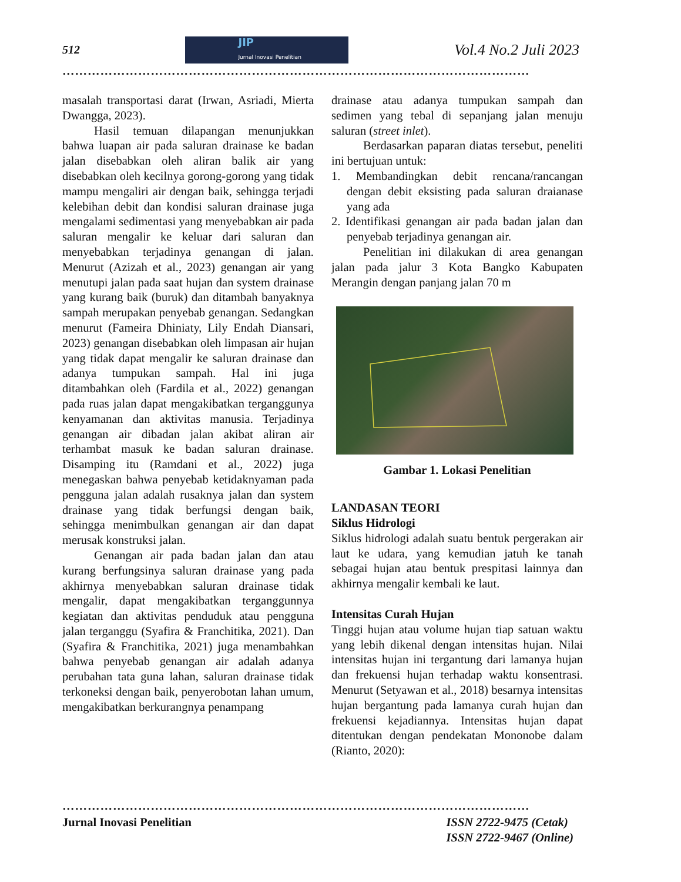512
JIP
Jurnal Inovasi Penelitian
Vol.4 No.2 Juli 2023
…………………………………………………………………………………………………
masalah transportasi darat (Irwan, Asriadi, Mierta Dwangga, 2023).
Hasil temuan dilapangan menunjukkan bahwa luapan air pada saluran drainase ke badan jalan disebabkan oleh aliran balik air yang disebabkan oleh kecilnya gorong-gorong yang tidak mampu mengaliri air dengan baik, sehingga terjadi kelebihan debit dan kondisi saluran drainase juga mengalami sedimentasi yang menyebabkan air pada saluran mengalir ke keluar dari saluran dan menyebabkan terjadinya genangan di jalan. Menurut (Azizah et al., 2023) genangan air yang menutupi jalan pada saat hujan dan system drainase yang kurang baik (buruk) dan ditambah banyaknya sampah merupakan penyebab genangan. Sedangkan menurut (Fameira Dhiniaty, Lily Endah Diansari, 2023) genangan disebabkan oleh limpasan air hujan yang tidak dapat mengalir ke saluran drainase dan adanya tumpukan sampah. Hal ini juga ditambahkan oleh (Fardila et al., 2022) genangan pada ruas jalan dapat mengakibatkan terganggunya kenyamanan dan aktivitas manusia. Terjadinya genangan air dibadan jalan akibat aliran air terhambat masuk ke badan saluran drainase. Disamping itu (Ramdani et al., 2022) juga menegaskan bahwa penyebab ketidaknyaman pada pengguna jalan adalah rusaknya jalan dan system drainase yang tidak berfungsi dengan baik, sehingga menimbulkan genangan air dan dapat merusak konstruksi jalan.
Genangan air pada badan jalan dan atau kurang berfungsinya saluran drainase yang pada akhirnya menyebabkan saluran drainase tidak mengalir, dapat mengakibatkan terganggunnya kegiatan dan aktivitas penduduk atau pengguna jalan terganggu (Syafira & Franchitika, 2021). Dan (Syafira & Franchitika, 2021) juga menambahkan bahwa penyebab genangan air adalah adanya perubahan tata guna lahan, saluran drainase tidak terkoneksi dengan baik, penyerobotan lahan umum, mengakibatkan berkurangnya penampang
drainase atau adanya tumpukan sampah dan sedimen yang tebal di sepanjang jalan menuju saluran (street inlet).
Berdasarkan paparan diatas tersebut, peneliti ini bertujuan untuk:
1. Membandingkan debit rencana/rancangan dengan debit eksisting pada saluran draianase yang ada
2. Identifikasi genangan air pada badan jalan dan penyebab terjadinya genangan air.
Penelitian ini dilakukan di area genangan jalan pada jalur 3 Kota Bangko Kabupaten Merangin dengan panjang jalan 70 m
Gambar 1. Lokasi Penelitian
LANDASAN TEORI
Siklus Hidrologi
Siklus hidrologi adalah suatu bentuk pergerakan air laut ke udara, yang kemudian jatuh ke tanah sebagai hujan atau bentuk prespitasi lainnya dan akhirnya mengalir kembali ke laut.
Intensitas Curah Hujan
Tinggi hujan atau volume hujan tiap satuan waktu yang lebih dikenal dengan intensitas hujan. Nilai intensitas hujan ini tergantung dari lamanya hujan dan frekuensi hujan terhadap waktu konsentrasi. Menurut (Setyawan et al., 2018) besarnya intensitas hujan bergantung pada lamanya curah hujan dan frekuensi kejadiannya. Intensitas hujan dapat ditentukan dengan pendekatan Mononobe dalam (Rianto, 2020):
…………………………………………………………………………………………………
Jurnal Inovasi Penelitian ISSN 2722-9475 (Cetak)
ISSN 2722-9467 (Online)